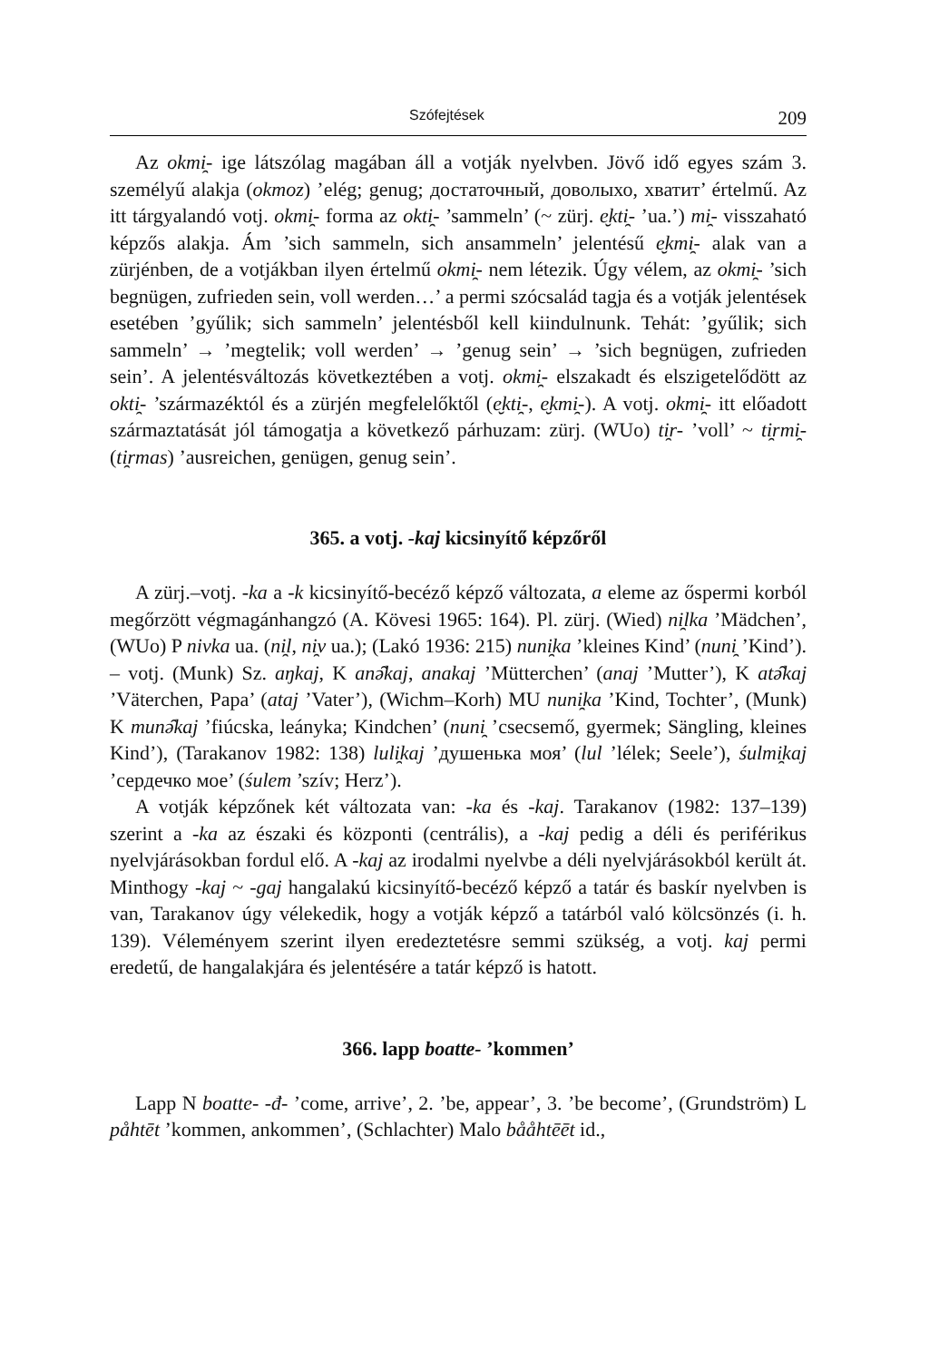Szófejtések 209
Az okmi̯- ige látszólag magában áll a votják nyelvben. Jövő idő egyes szám 3. személyű alakja (okmoz) ’elég; genug; достаточный, доволыхо, хватит’ értelmű. Az itt tárgyalandó votj. okmi̯- forma az okti̯- ’sammeln’ (~ zürj. e̮kti̯- ’ua.’) mi̯- visszaható képzős alakja. Ám ’sich sammeln, sich ansammeln’ jelentésű e̮kmi̯- alak van a zürjénben, de a votjákban ilyen értelmű okmi̯- nem létezik. Úgy vélem, az okmi̯- ’sich begnügen, zufrieden sein, voll werden…’ a permi szócsalád tagja és a votják jelentések esetében ’gyűlik; sich sammeln’ jelentésből kell kiindulnunk. Tehát: ’gyűlik; sich sammeln’ → ’megtelik; voll werden’ → ’genug sein’ → ’sich begnügen, zufrieden sein’. A jelentésváltozás következtében a votj. okmi̯- elszakadt és elszigetelődött az okti̯- ’származéktól és a zürjén megfelelőktől (e̮kti̯-, e̮kmi̯-). A votj. okmi̯- itt előadott származtatását jól támogatja a következő párhuzam: zürj. (WUo) ti̯r- ’voll’ ~ ti̯rmi̯- (ti̯rmas) ’ausreichen, genügen, genug sein’.
365. a votj. -kaj kicsinyítő képzőről
A zürj.–votj. -ka a -k kicsinyítő-becéző képző változata, a eleme az őspermi korból megőrzött végmagánhangzó (A. Kövesi 1965: 164). Pl. zürj. (Wied) ni̯lka ’Mädchen’, (WUo) P nivka ua. (ni̯l, ni̯v ua.); (Lakó 1936: 215) nuni̯ka ’kleines Kind’ (nuni̯ ’Kind’). – votj. (Munk) Sz. aŋkaj, K anə̑kaj, anakaj ’Mütterchen’ (anaj ’Mutter’), K atə̑kaj ’Väterchen, Papa’ (ataj ’Vater’), (Wichm–Korh) MU nuni̯ka ’Kind, Tochter’, (Munk) K munə̑kaj ’fiúcska, leányka; Kindchen’ (nuni̯ ’csecsemő, gyermek; Sängling, kleines Kind’), (Tarakanov 1982: 138) luli̯kaj ’душенька моя’ (lul ’lélek; Seele’), śulmi̯kaj ’сердечко мое’ (śulem ’szív; Herz’).
A votják képzőnek két változata van: -ka és -kaj. Tarakanov (1982: 137–139) szerint a -ka az északi és központi (centrális), a -kaj pedig a déli és periférikus nyelvjárásokban fordul elő. A -kaj az irodalmi nyelvbe a déli nyelvjárásokból került át. Minthogy -kaj ~ -gaj hangalakú kicsinyítő-becéző képző a tatár és baskír nyelvben is van, Tarakanov úgy vélekedik, hogy a votják képző a tatárból való kölcsönzés (i. h. 139). Véleményem szerint ilyen eredeztetésre semmi szükség, a votj. kaj permi eredetű, de hangalakjára és jelentésére a tatár képző is hatott.
366. lapp boatte- ’kommen’
Lapp N boatte- -đ- ’come, arrive’, 2. ’be, appear’, 3. ’be become’, (Grundström) L påhtēt ’kommen, ankommen’, (Schlachter) Malo bååhtēēt id.,